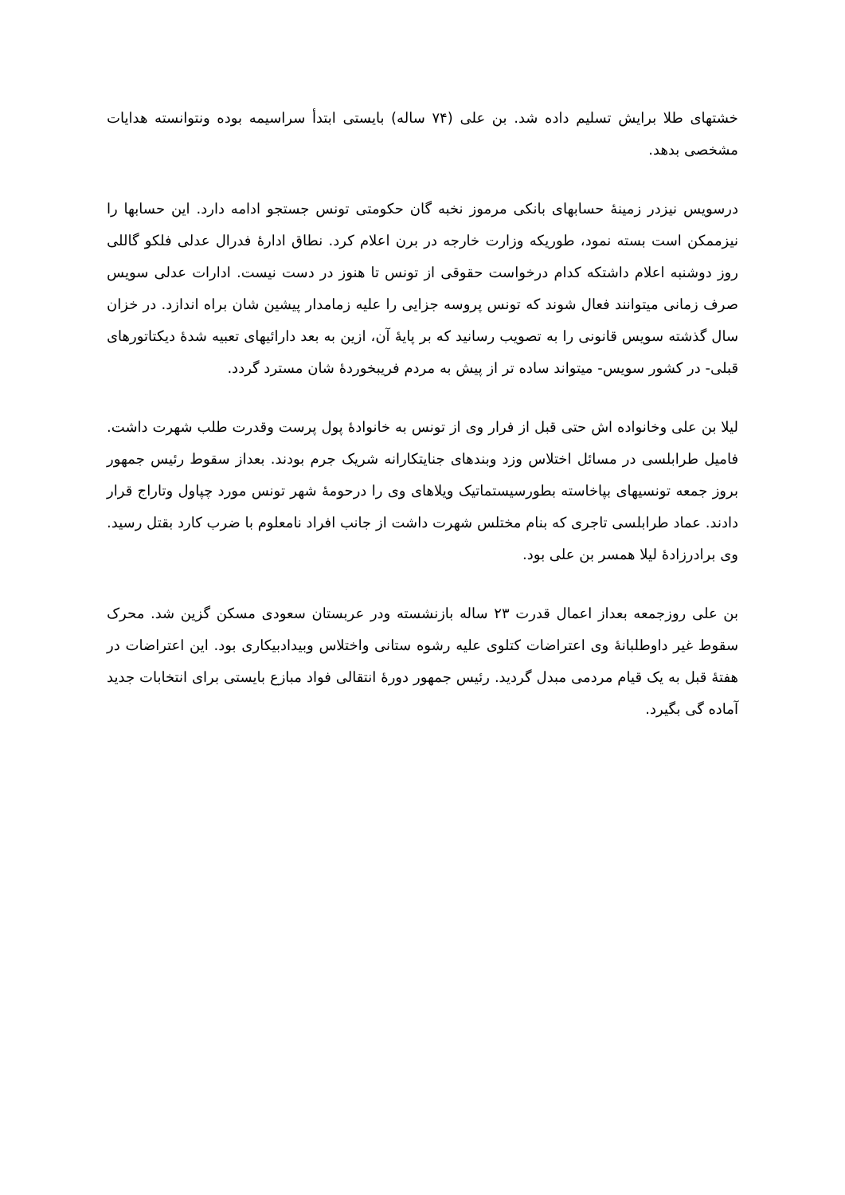خشتهای طلا برایش تسلیم داده شد. بن علی (۷۴ ساله) بایستی ابتدأ سراسیمه بوده ونتوانسته هدایات مشخصی بدهد.
درسویس نیزدر زمینۀ حسابهای بانکی مرموز نخبه گان حکومتی تونس جستجو ادامه دارد. این حسابها را نیزممکن است بسته نمود، طوریکه وزارت خارجه در برن اعلام کرد. نطاق ادارۀ فدرال عدلی فلکو گاللی روز دوشنبه اعلام داشتکه کدام درخواست حقوقی از تونس تا هنوز در دست نیست. ادارات عدلی سویس صرف زمانی میتوانند فعال شوند که تونس پروسه جزایی را علیه زمامدار پیشین شان براه اندازد. در خزان سال گذشته سویس قانونی را به تصویب رسانید که بر پایۀ آن، ازین به بعد دارائیهای تعبیه شدۀ دیکتاتورهای قبلی- در کشور سویس- میتواند ساده تر از پیش به مردم فریبخوردۀ شان مسترد گردد.
لیلا بن علی وخانواده اش حتی قبل از فرار وی از تونس به خانوادۀ پول پرست وقدرت طلب شهرت داشت. فامیل طرابلسی در مسائل اختلاس وزد وبندهای جنایتکارانه شریک جرم بودند. بعداز سقوط رئیس جمهور بروز جمعه تونسیهای بپاخاسته بطورسیستماتیک ویلاهای وی را درحومۀ شهر تونس مورد چپاول وتاراج قرار دادند. عماد طرابلسی تاجری که بنام مختلس شهرت داشت از جانب افراد نامعلوم با ضرب کارد بقتل رسید. وی برادرزادۀ لیلا همسر بن علی بود.
بن علی روزجمعه بعداز اعمال قدرت ۲۳ ساله بازنشسته ودر عربستان سعودی مسکن گزین شد. محرک سقوط غیر داوطلبانۀ وی اعتراضات کتلوی علیه رشوه ستانی واختلاس وبیدادبیکاری بود. این اعتراضات در هفتۀ قبل به یک قیام مردمی مبدل گردید. رئیس جمهور دورۀ انتقالی فواد مبازع بایستی برای انتخابات جدید آماده گی بگیرد.